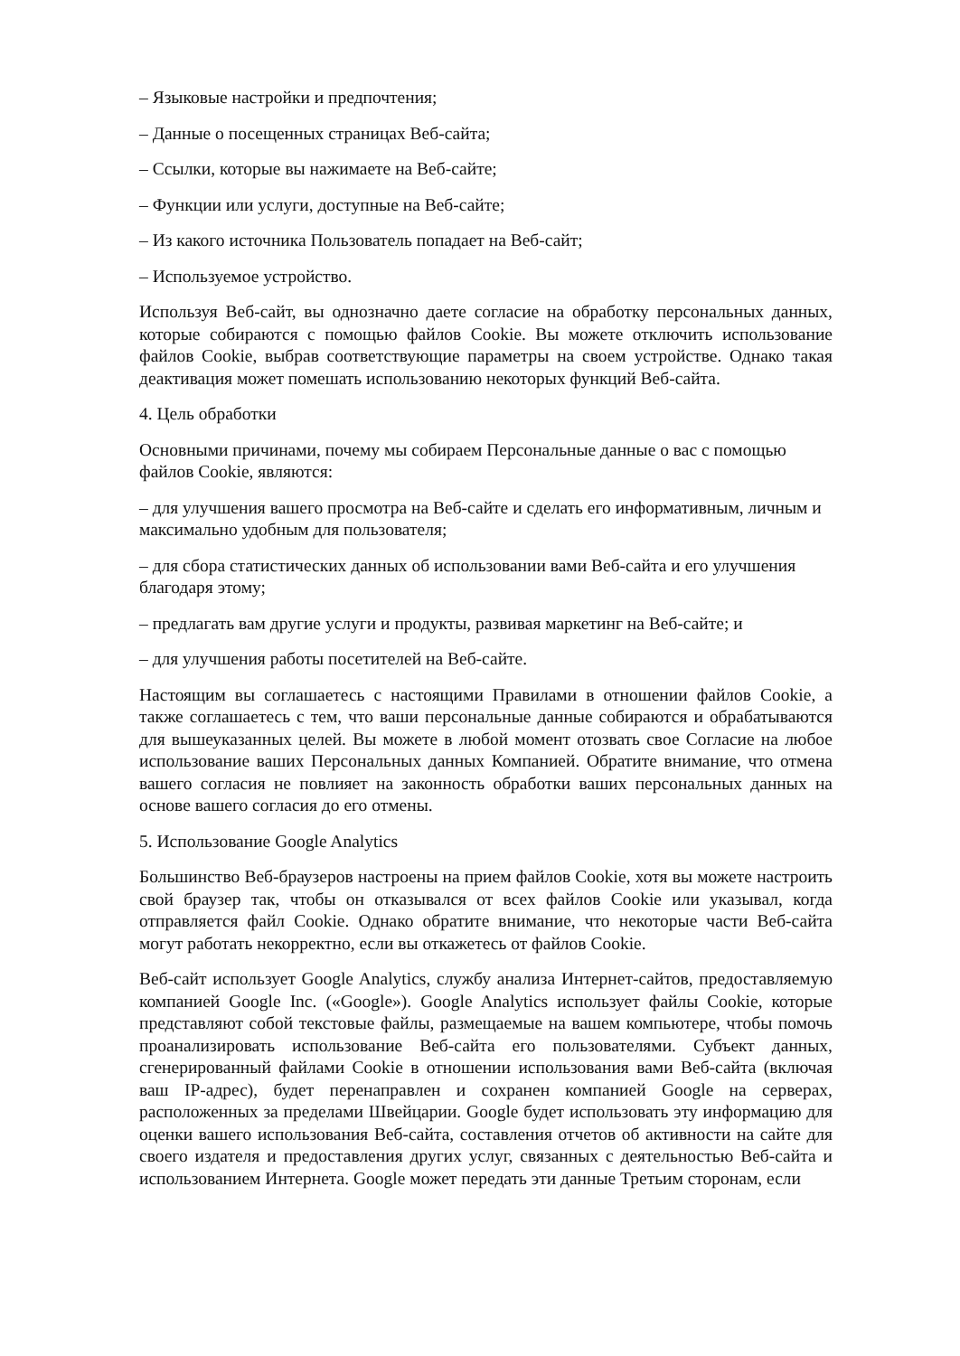– Языковые настройки и предпочтения;
– Данные о посещенных страницах Веб-сайта;
– Ссылки, которые вы нажимаете на Веб-сайте;
– Функции или услуги, доступные на Веб-сайте;
– Из какого источника Пользователь попадает на Веб-сайт;
– Используемое устройство.
Используя Веб-сайт, вы однозначно даете согласие на обработку персональных данных, которые собираются с помощью файлов Cookie. Вы можете отключить использование файлов Cookie, выбрав соответствующие параметры на своем устройстве. Однако такая деактивация может помешать использованию некоторых функций Веб-сайта.
4. Цель обработки
Основными причинами, почему мы собираем Персональные данные о вас с помощью файлов Cookie, являются:
– для улучшения вашего просмотра на Веб-сайте и сделать его информативным, личным и максимально удобным для пользователя;
– для сбора статистических данных об использовании вами Веб-сайта и его улучшения благодаря этому;
– предлагать вам другие услуги и продукты, развивая маркетинг на Веб-сайте; и
– для улучшения работы посетителей на Веб-сайте.
Настоящим вы соглашаетесь с настоящими Правилами в отношении файлов Cookie, а также соглашаетесь с тем, что ваши персональные данные собираются и обрабатываются для вышеуказанных целей. Вы можете в любой момент отозвать свое Согласие на любое использование ваших Персональных данных Компанией. Обратите внимание, что отмена вашего согласия не повлияет на законность обработки ваших персональных данных на основе вашего согласия до его отмены.
5. Использование Google Analytics
Большинство Веб-браузеров настроены на прием файлов Cookie, хотя вы можете настроить свой браузер так, чтобы он отказывался от всех файлов Cookie или указывал, когда отправляется файл Cookie. Однако обратите внимание, что некоторые части Веб-сайта могут работать некорректно, если вы откажетесь от файлов Cookie.
Веб-сайт использует Google Analytics, службу анализа Интернет-сайтов, предоставляемую компанией Google Inc. («Google»). Google Analytics использует файлы Cookie, которые представляют собой текстовые файлы, размещаемые на вашем компьютере, чтобы помочь проанализировать использование Веб-сайта его пользователями. Субъект данных, сгенерированный файлами Cookie в отношении использования вами Веб-сайта (включая ваш IP-адрес), будет перенаправлен и сохранен компанией Google на серверах, расположенных за пределами Швейцарии. Google будет использовать эту информацию для оценки вашего использования Веб-сайта, составления отчетов об активности на сайте для своего издателя и предоставления других услуг, связанных с деятельностью Веб-сайта и использованием Интернета. Google может передать эти данные Третьим сторонам, если